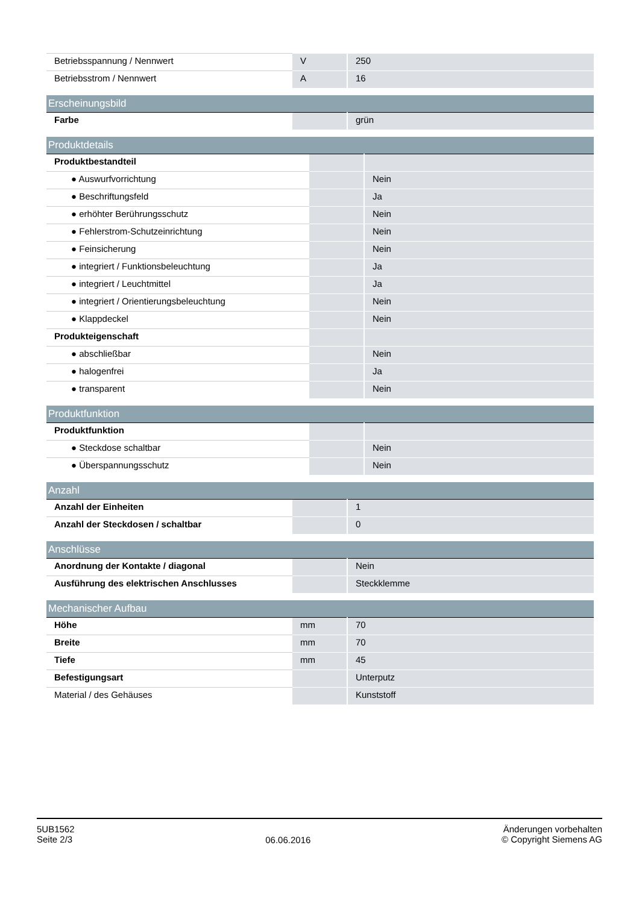| Betriebsspannung / Nennwert | V | 250 |
| Betriebsstrom / Nennwert | A | 16 |
| Erscheinungsbild | | |
| --- | --- | --- |
| Farbe | | grün |
| Produktdetails | | |
| --- | --- | --- |
| Produktbestandteil | | |
| ● Auswurfvorrichtung | | Nein |
| ● Beschriftungsfeld | | Ja |
| ● erhöhter Berührungsschutz | | Nein |
| ● Fehlerstrom-Schutzeinrichtung | | Nein |
| ● Feinsicherung | | Nein |
| ● integriert / Funktionsbeleuchtung | | Ja |
| ● integriert / Leuchtmittel | | Ja |
| ● integriert / Orientierungsbeleuchtung | | Nein |
| ● Klappdeckel | | Nein |
| Produkteigenschaft | | |
| ● abschließbar | | Nein |
| ● halogenfrei | | Ja |
| ● transparent | | Nein |
| Produktfunktion | | |
| --- | --- | --- |
| Produktfunktion | | |
| ● Steckdose schaltbar | | Nein |
| ● Überspannungsschutz | | Nein |
| Anzahl | | |
| --- | --- | --- |
| Anzahl der Einheiten | | 1 |
| Anzahl der Steckdosen / schaltbar | | 0 |
| Anschlüsse | | |
| --- | --- | --- |
| Anordnung der Kontakte / diagonal | | Nein |
| Ausführung des elektrischen Anschlusses | | Steckklemme |
| Mechanischer Aufbau | | |
| --- | --- | --- |
| Höhe | mm | 70 |
| Breite | mm | 70 |
| Tiefe | mm | 45 |
| Befestigungsart | | Unterputz |
| Material / des Gehäuses | | Kunststoff |
5UB1562
Seite 2/3
06.06.2016
Änderungen vorbehalten
© Copyright Siemens AG